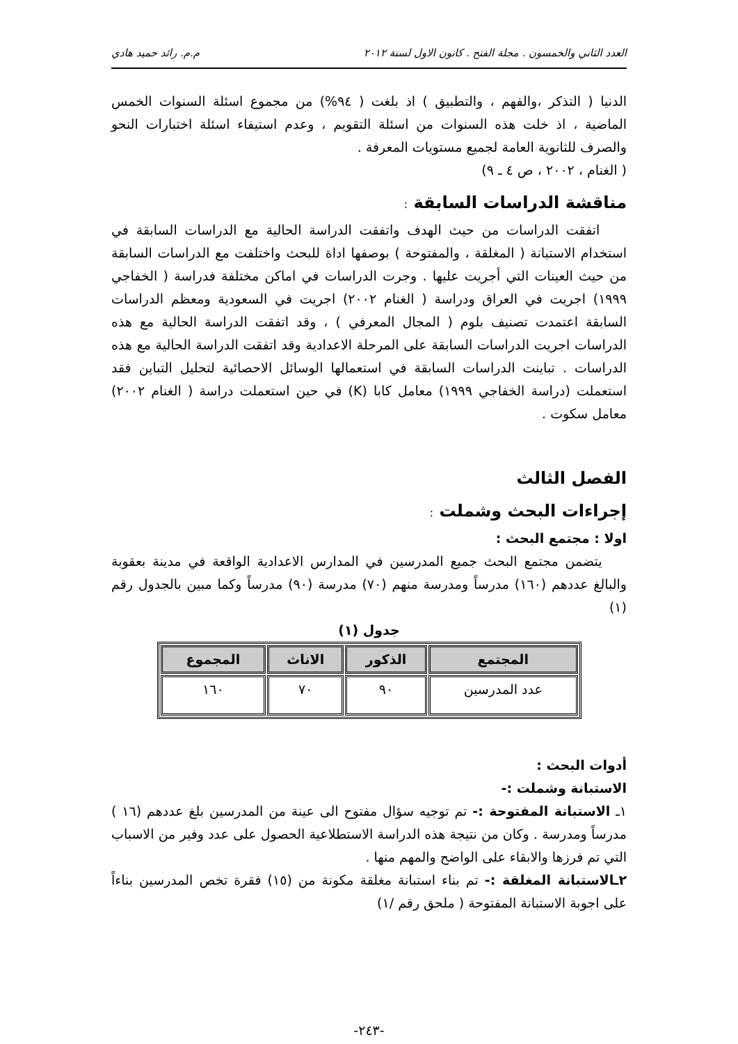العدد الثاني والخمسون . مجلة الفتح . كانون الاول لسنة ٢٠١٢ م.م. رائد حميد هادي
الدنيا ( التذكر ،والفهم ، والتطبيق ) اذ بلغت ( ٩٤%) من مجموع اسئلة السنوات الخمس الماضية ، اذ خلت هذه السنوات من اسئلة التقويم ، وعدم استيفاء اسئلة اختبارات النحو والصرف للثانوية العامة لجميع مستويات المعرفة .
( الغنام ، ٢٠٠٢ ، ص ٤ ـ ٩)
مناقشة الدراسات السابقة :
اتفقت الدراسات من حيث الهدف واتفقت الدراسة الحالية مع الدراسات السابقة في استخدام الاستبانة ( المغلقة ، والمفتوحة ) بوصفها اداة للبحث واختلفت مع الدراسات السابقة من حيث العينات التي أجريت عليها . وجرت الدراسات في اماكن مختلفة فدراسة ( الخفاجي ١٩٩٩) اجريت في العراق ودراسة ( الغنام ٢٠٠٢) اجريت في السعودية ومعظم الدراسات السابقة اعتمدت تصنيف بلوم ( المجال المعرفي ) ، وقد اتفقت الدراسة الحالية مع هذه الدراسات اجريت الدراسات السابقة على المرحلة الاعدادية وقد اتفقت الدراسة الحالية مع هذه الدراسات . تباينت الدراسات السابقة في استعمالها الوسائل الاحصائية لتحليل التباين فقد استعملت (دراسة الخفاجي ١٩٩٩) معامل كابا (K) في حين استعملت دراسة ( الغنام ٢٠٠٢) معامل سكوت .
الفصل الثالث
إجراءات البحث وشملت :
اولا : مجتمع البحث :
يتضمن مجتمع البحث جميع المدرسين في المدارس الاعدادية الواقعة في مدينة بعقوبة والبالغ عددهم (١٦٠) مدرساً ومدرسة منهم (٧٠) مدرسة (٩٠) مدرساً وكما مبين بالجدول رقم (١)
جدول (١)
| المجتمع | الذكور | الاناث | المجموع |
| --- | --- | --- | --- |
| عدد المدرسين | ٩٠ | ٧٠ | ١٦٠ |
أدوات البحث :
الاستبانة وشملت :-
١ـ الاستبانة المفتوحة :- تم توجيه سؤال مفتوح الى عينة من المدرسين بلغ عددهم (١٦ ) مدرساً ومدرسة . وكان من نتيجة هذه الدراسة الاستطلاعية الحصول على عدد وفير من الاسباب التي تم فرزها والابقاء على الواضح والمهم منها .
٢ـالاستبانة المغلقة :- تم بناء استبانة مغلقة مكونة من (١٥) فقرة تخص المدرسين بناءاً على اجوبة الاستبانة المفتوحة ( ملحق رقم /١)
-٢٤٣-